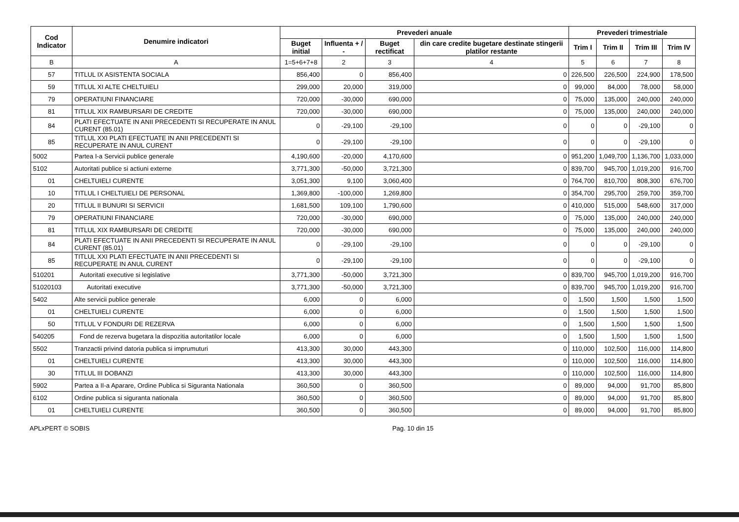| Cod Indicator | Denumire indicatori | Prevederi anuale | | | | Prevederi trimestriale | | | |
| --- | --- | --- | --- | --- | --- | --- | --- | --- | --- |
| | | Buget initial | Influenta + / - | Buget rectificat | din care credite bugetare destinate stingerii platilor restante | Trim I | Trim II | Trim III | Trim IV |
| B | A | 1=5+6+7+8 | 2 | 3 | 4 | 5 | 6 | 7 | 8 |
| 57 | TITLUL IX ASISTENTA SOCIALA | 856,400 | 0 | 856,400 | 0 | 226,500 | 226,500 | 224,900 | 178,500 |
| 59 | TITLUL XI ALTE CHELTUIELI | 299,000 | 20,000 | 319,000 | 0 | 99,000 | 84,000 | 78,000 | 58,000 |
| 79 | OPERATIUNI FINANCIARE | 720,000 | -30,000 | 690,000 | 0 | 75,000 | 135,000 | 240,000 | 240,000 |
| 81 | TITLUL XIX RAMBURSARI DE CREDITE | 720,000 | -30,000 | 690,000 | 0 | 75,000 | 135,000 | 240,000 | 240,000 |
| 84 | PLATI EFECTUATE IN ANII PRECEDENTI SI RECUPERATE IN ANUL CURENT (85.01) | 0 | -29,100 | -29,100 | 0 | 0 | 0 | -29,100 | 0 |
| 85 | TITLUL XXI PLATI EFECTUATE IN ANII PRECEDENTI SI RECUPERATE IN ANUL CURENT | 0 | -29,100 | -29,100 | 0 | 0 | 0 | -29,100 | 0 |
| 5002 | Partea I-a Servicii publice generale | 4,190,600 | -20,000 | 4,170,600 | 0 | 951,200 | 1,049,700 | 1,136,700 | 1,033,000 |
| 5102 | Autoritati publice si actiuni externe | 3,771,300 | -50,000 | 3,721,300 | 0 | 839,700 | 945,700 | 1,019,200 | 916,700 |
| 01 | CHELTUIELI CURENTE | 3,051,300 | 9,100 | 3,060,400 | 0 | 764,700 | 810,700 | 808,300 | 676,700 |
| 10 | TITLUL I CHELTUIELI DE PERSONAL | 1,369,800 | -100,000 | 1,269,800 | 0 | 354,700 | 295,700 | 259,700 | 359,700 |
| 20 | TITLUL II BUNURI SI SERVICII | 1,681,500 | 109,100 | 1,790,600 | 0 | 410,000 | 515,000 | 548,600 | 317,000 |
| 79 | OPERATIUNI FINANCIARE | 720,000 | -30,000 | 690,000 | 0 | 75,000 | 135,000 | 240,000 | 240,000 |
| 81 | TITLUL XIX RAMBURSARI DE CREDITE | 720,000 | -30,000 | 690,000 | 0 | 75,000 | 135,000 | 240,000 | 240,000 |
| 84 | PLATI EFECTUATE IN ANII PRECEDENTI SI RECUPERATE IN ANUL CURENT (85.01) | 0 | -29,100 | -29,100 | 0 | 0 | 0 | -29,100 | 0 |
| 85 | TITLUL XXI PLATI EFECTUATE IN ANII PRECEDENTI SI RECUPERATE IN ANUL CURENT | 0 | -29,100 | -29,100 | 0 | 0 | 0 | -29,100 | 0 |
| 510201 | Autoritati executive si legislative | 3,771,300 | -50,000 | 3,721,300 | 0 | 839,700 | 945,700 | 1,019,200 | 916,700 |
| 51020103 | Autoritati executive | 3,771,300 | -50,000 | 3,721,300 | 0 | 839,700 | 945,700 | 1,019,200 | 916,700 |
| 5402 | Alte servicii publice generale | 6,000 | 0 | 6,000 | 0 | 1,500 | 1,500 | 1,500 | 1,500 |
| 01 | CHELTUIELI CURENTE | 6,000 | 0 | 6,000 | 0 | 1,500 | 1,500 | 1,500 | 1,500 |
| 50 | TITLUL V FONDURI DE REZERVA | 6,000 | 0 | 6,000 | 0 | 1,500 | 1,500 | 1,500 | 1,500 |
| 540205 | Fond de rezerva bugetara la dispozitia autoritatilor locale | 6,000 | 0 | 6,000 | 0 | 1,500 | 1,500 | 1,500 | 1,500 |
| 5502 | Tranzactii privind datoria publica si imprumuturi | 413,300 | 30,000 | 443,300 | 0 | 110,000 | 102,500 | 116,000 | 114,800 |
| 01 | CHELTUIELI CURENTE | 413,300 | 30,000 | 443,300 | 0 | 110,000 | 102,500 | 116,000 | 114,800 |
| 30 | TITLUL III DOBANZI | 413,300 | 30,000 | 443,300 | 0 | 110,000 | 102,500 | 116,000 | 114,800 |
| 5902 | Partea a II-a Aparare, Ordine Publica si Siguranta Nationala | 360,500 | 0 | 360,500 | 0 | 89,000 | 94,000 | 91,700 | 85,800 |
| 6102 | Ordine publica si siguranta nationala | 360,500 | 0 | 360,500 | 0 | 89,000 | 94,000 | 91,700 | 85,800 |
| 01 | CHELTUIELI CURENTE | 360,500 | 0 | 360,500 | 0 | 89,000 | 94,000 | 91,700 | 85,800 |
APLxPERT © SOBIS Pag. 10 din 15